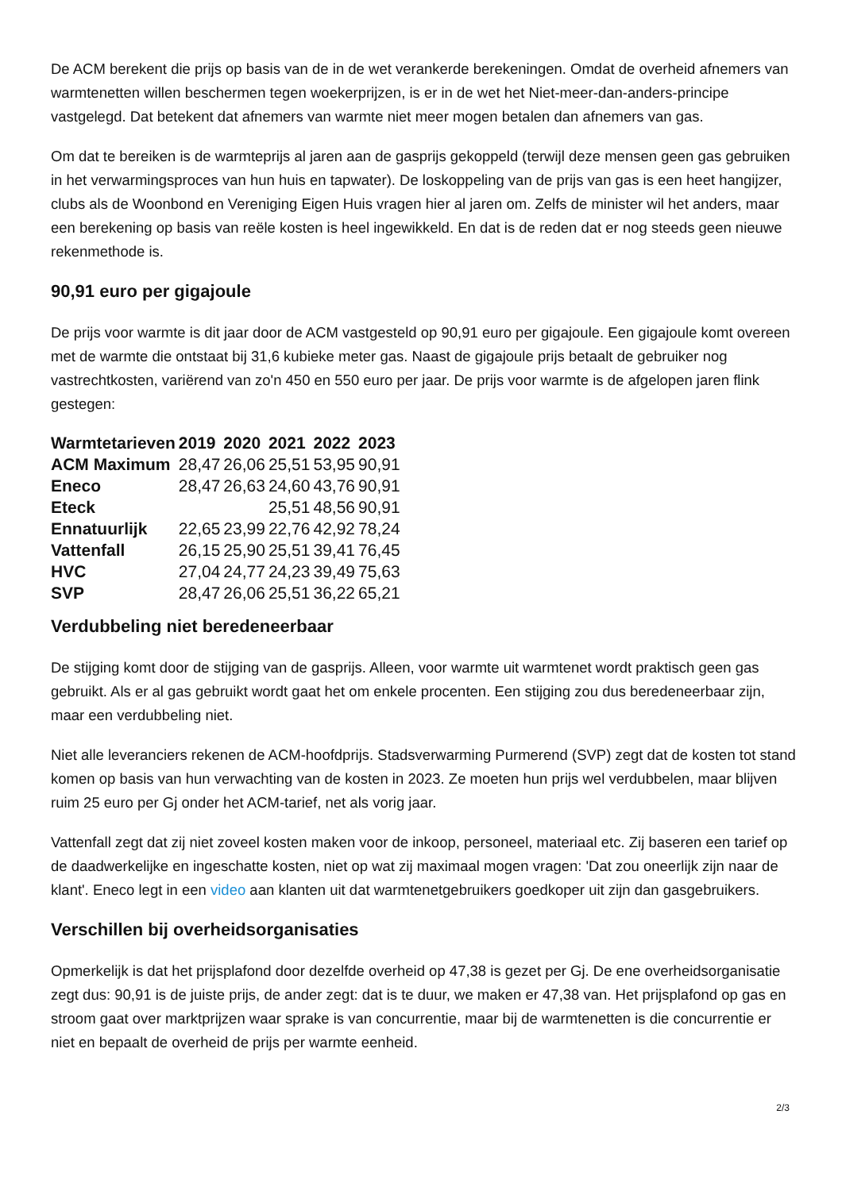De ACM berekent die prijs op basis van de in de wet verankerde berekeningen. Omdat de overheid afnemers van warmtenetten willen beschermen tegen woekerprijzen, is er in de wet het Niet-meer-dan-anders-principe vastgelegd. Dat betekent dat afnemers van warmte niet meer mogen betalen dan afnemers van gas.
Om dat te bereiken is de warmteprijs al jaren aan de gasprijs gekoppeld (terwijl deze mensen geen gas gebruiken in het verwarmingsproces van hun huis en tapwater). De loskoppeling van de prijs van gas is een heet hangijzer, clubs als de Woonbond en Vereniging Eigen Huis vragen hier al jaren om. Zelfs de minister wil het anders, maar een berekening op basis van reële kosten is heel ingewikkeld. En dat is de reden dat er nog steeds geen nieuwe rekenmethode is.
90,91 euro per gigajoule
De prijs voor warmte is dit jaar door de ACM vastgesteld op 90,91 euro per gigajoule. Een gigajoule komt overeen met de warmte die ontstaat bij 31,6 kubieke meter gas. Naast de gigajoule prijs betaalt de gebruiker nog vastrechtkosten, variërend van zo'n 450 en 550 euro per jaar. De prijs voor warmte is de afgelopen jaren flink gestegen:
| Warmtetarieven | 2019 | 2020 | 2021 | 2022 | 2023 |
| --- | --- | --- | --- | --- | --- |
| ACM Maximum | 28,47 | 26,06 | 25,51 | 53,95 | 90,91 |
| Eneco | 28,47 | 26,63 | 24,60 | 43,76 | 90,91 |
| Eteck | | | 25,51 | 48,56 | 90,91 |
| Ennatuurlijk | 22,65 | 23,99 | 22,76 | 42,92 | 78,24 |
| Vattenfall | 26,15 | 25,90 | 25,51 | 39,41 | 76,45 |
| HVC | 27,04 | 24,77 | 24,23 | 39,49 | 75,63 |
| SVP | 28,47 | 26,06 | 25,51 | 36,22 | 65,21 |
Verdubbeling niet beredeneerbaar
De stijging komt door de stijging van de gasprijs. Alleen, voor warmte uit warmtenet wordt praktisch geen gas gebruikt. Als er al gas gebruikt wordt gaat het om enkele procenten. Een stijging zou dus beredeneerbaar zijn, maar een verdubbeling niet.
Niet alle leveranciers rekenen de ACM-hoofdprijs. Stadsverwarming Purmerend (SVP) zegt dat de kosten tot stand komen op basis van hun verwachting van de kosten in 2023. Ze moeten hun prijs wel verdubbelen, maar blijven ruim 25 euro per Gj onder het ACM-tarief, net als vorig jaar.
Vattenfall zegt dat zij niet zoveel kosten maken voor de inkoop, personeel, materiaal etc. Zij baseren een tarief op de daadwerkelijke en ingeschatte kosten, niet op wat zij maximaal mogen vragen: 'Dat zou oneerlijk zijn naar de klant'. Eneco legt in een video aan klanten uit dat warmtenetgebruikers goedkoper uit zijn dan gasgebruikers.
Verschillen bij overheidsorganisaties
Opmerkelijk is dat het prijsplafond door dezelfde overheid op 47,38 is gezet per Gj. De ene overheidsorganisatie zegt dus: 90,91 is de juiste prijs, de ander zegt: dat is te duur, we maken er 47,38 van. Het prijsplafond op gas en stroom gaat over marktprijzen waar sprake is van concurrentie, maar bij de warmtenetten is die concurrentie er niet en bepaalt de overheid de prijs per warmte eenheid.
2/3